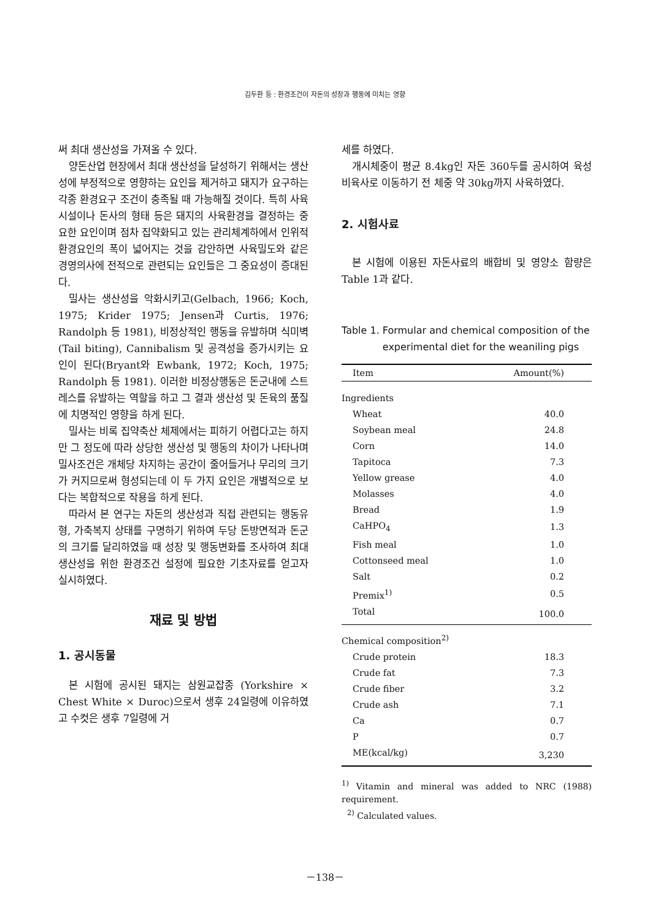김두환 등 : 환경조건이 자돈의 성장과 행동에 미치는 영향
써 최대 생산성을 가져올 수 있다.
양돈산업 현장에서 최대 생산성을 달성하기 위해서는 생산성에 부정적으로 영향하는 요인을 제거하고 돼지가 요구하는 각종 환경요구 조건이 충족될 때 가능해질 것이다. 특히 사육시설이나 돈사의 형태 등은 돼지의 사육환경을 결정하는 중요한 요인이며 점차 집약화되고 있는 관리체계하에서 인위적 환경요인의 폭이 넓어지는 것을 감안하면 사육밀도와 같은 경영의사에 전적으로 관련되는 요인들은 그 중요성이 증대된다.
밀사는 생산성을 악화시키고(Gelbach, 1966; Koch, 1975; Krider 1975; Jensen과 Curtis, 1976; Randolph 등 1981), 비정상적인 행동을 유발하며 식미벽(Tail biting), Cannibalism 및 공격성을 증가시키는 요인이 된다(Bryant와 Ewbank, 1972; Koch, 1975; Randolph 등 1981). 이러한 비정상행동은 돈군내에 스트레스를 유발하는 역할을 하고 그 결과 생산성 및 돈육의 품질에 치명적인 영향을 하게 된다.
밀사는 비록 집약축산 체제에서는 피하기 어렵다고는 하지만 그 정도에 따라 상당한 생산성 및 행동의 차이가 나타나며 밀사조건은 개체당 차지하는 공간이 줄어들거나 무리의 크기가 커지므로써 형성되는데 이 두 가지 요인은 개별적으로 보다는 복합적으로 작용을 하게 된다.
따라서 본 연구는 자돈의 생산성과 직접 관련되는 행동유형, 가축복지 상태를 구명하기 위하여 두당 돈방면적과 돈군의 크기를 달리하였을 때 성장 및 행동변화를 조사하여 최대 생산성을 위한 환경조건 설정에 필요한 기초자료를 얻고자 실시하였다.
재료 및 방법
1. 공시동물
본 시험에 공시된 돼지는 삼원교잡종 (Yorkshire × Chest White × Duroc)으로서 생후 24일령에 이유하였고 수컷은 생후 7일령에 거
세를 하였다.
개시체중이 평균 8.4kg인 자돈 360두를 공시하여 육성비육사로 이동하기 전 체중 약 30kg까지 사육하였다.
2. 시험사료
본 시험에 이용된 자돈사료의 배합비 및 영양소 함량은 Table 1과 같다.
Table 1. Formular and chemical composition of the experimental diet for the weaniling pigs
| Item | Amount(%) |
| --- | --- |
| Ingredients | |
| Wheat | 40.0 |
| Soybean meal | 24.8 |
| Corn | 14.0 |
| Tapitoca | 7.3 |
| Yellow grease | 4.0 |
| Molasses | 4.0 |
| Bread | 1.9 |
| CaHPO<sub>4</sub> | 1.3 |
| Fish meal | 1.0 |
| Cottonseed meal | 1.0 |
| Salt | 0.2 |
| Premix<sup>1)</sup> | 0.5 |
| Total | 100.0 |
| Chemical composition<sup>2)</sup> | |
| Crude protein | 18.3 |
| Crude fat | 7.3 |
| Crude fiber | 3.2 |
| Crude ash | 7.1 |
| Ca | 0.7 |
| P | 0.7 |
| ME(kcal/kg) | 3,230 |
<sup>1)</sup> Vitamin and mineral was added to NRC (1988) requirement.
<sup>2)</sup> Calculated values.
－138－